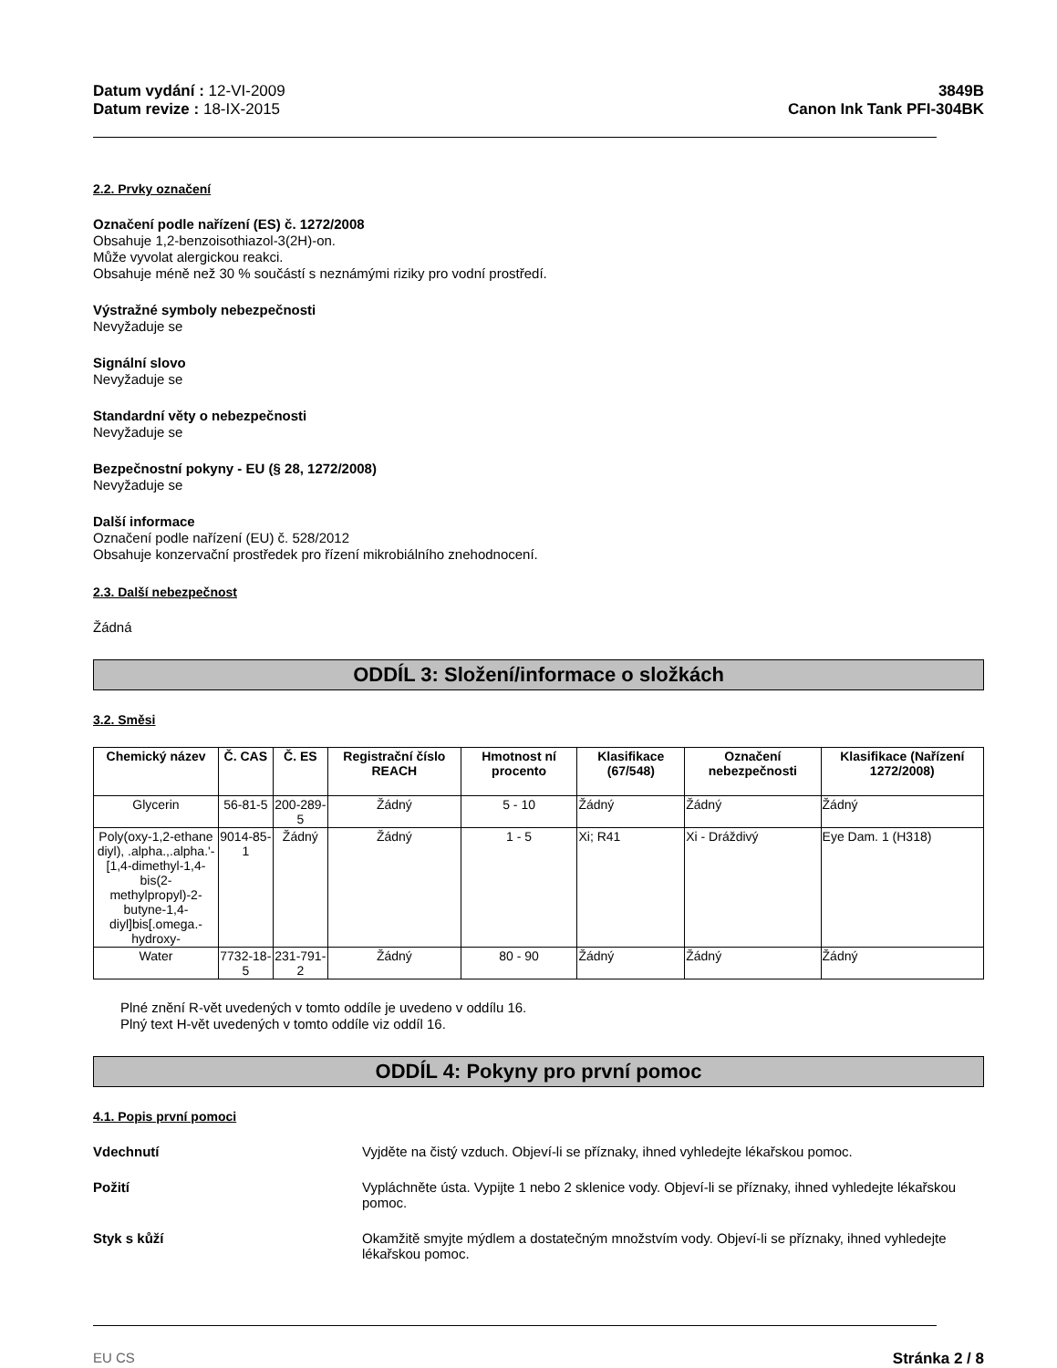Datum vydání : 12-VI-2009
Datum revize : 18-IX-2015
3849B
Canon Ink Tank PFI-304BK
2.2. Prvky označení
Označení podle nařízení (ES) č. 1272/2008
Obsahuje 1,2-benzoisothiazol-3(2H)-on.
Může vyvolat alergickou reakci.
Obsahuje méně než 30 % součástí s neznámými riziky pro vodní prostředí.
Výstražné symboly nebezpečnosti
Nevyžaduje se
Signální slovo
Nevyžaduje se
Standardní věty o nebezpečnosti
Nevyžaduje se
Bezpečnostní pokyny - EU (§ 28, 1272/2008)
Nevyžaduje se
Další informace
Označení podle nařízení (EU) č. 528/2012
Obsahuje konzervační prostředek pro řízení mikrobiálního znehodnocení.
2.3. Další nebezpečnost
Žádná
ODDÍL 3: Složení/informace o složkách
3.2. Směsi
| Chemický název | Č. CAS | Č. ES | Registrační číslo REACH | Hmotnost ní procento | Klasifikace (67/548) | Označení nebezpečnosti | Klasifikace (Nařízení 1272/2008) |
| --- | --- | --- | --- | --- | --- | --- | --- |
| Glycerin | 56-81-5 | 200-289-5 | Žádný | 5 - 10 | Žádný | Žádný | Žádný |
| Poly(oxy-1,2-ethane diyl), .alpha.,.alpha.'-[1,4-dimethyl-1,4-bis(2-methylpropyl)-2-butyne-1,4-diyl]bis[.omega.-hydroxy- | 9014-85-1 | Žádný | Žádný | 1 - 5 | Xi; R41 | Xi - Dráždivý | Eye Dam. 1 (H318) |
| Water | 7732-18-5 | 231-791-2 | Žádný | 80 - 90 | Žádný | Žádný | Žádný |
Plné znění R-vět uvedených v tomto oddíle je uvedeno v oddílu 16.
Plný text H-vět uvedených v tomto oddíle viz oddíl 16.
ODDÍL 4: Pokyny pro první pomoc
4.1. Popis první pomoci
Vdechnutí Vyjděte na čistý vzduch. Objeví-li se příznaky, ihned vyhledejte lékařskou pomoc.
Požití Vypláchněte ústa. Vypijte 1 nebo 2 sklenice vody. Objeví-li se příznaky, ihned vyhledejte lékařskou pomoc.
Styk s kůží Okamžitě smyjte mýdlem a dostatečným množstvím vody. Objeví-li se příznaky, ihned vyhledejte lékařskou pomoc.
EU CS Stránka 2 / 8